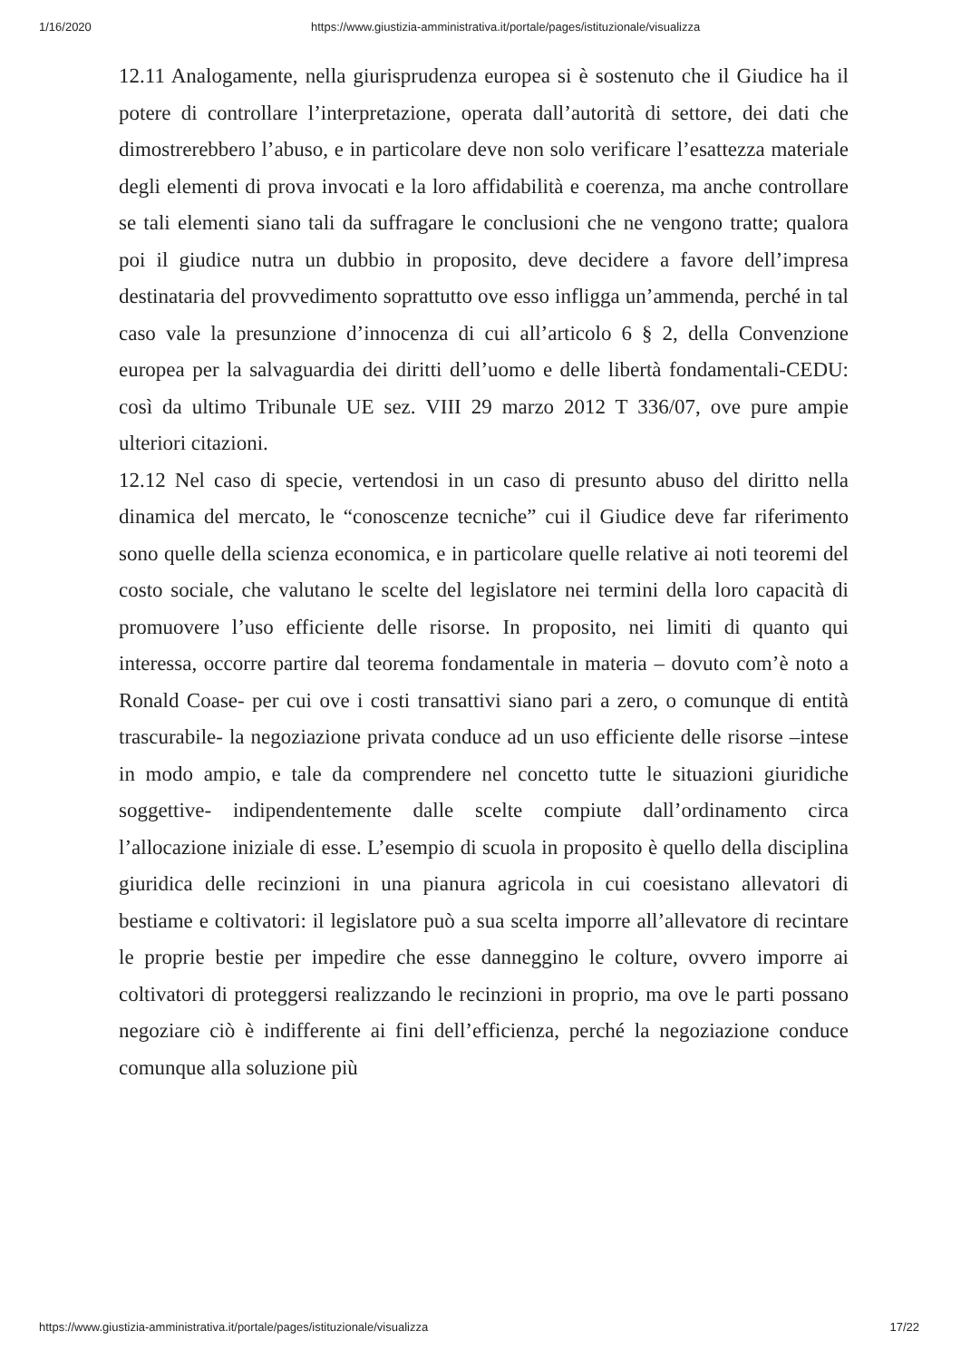1/16/2020 https://www.giustizia-amministrativa.it/portale/pages/istituzionale/visualizza
12.11 Analogamente, nella giurisprudenza europea si è sostenuto che il Giudice ha il potere di controllare l’interpretazione, operata dall’autorità di settore, dei dati che dimostrerebbero l’abuso, e in particolare deve non solo verificare l’esattezza materiale degli elementi di prova invocati e la loro affidabilità e coerenza, ma anche controllare se tali elementi siano tali da suffragare le conclusioni che ne vengono tratte; qualora poi il giudice nutra un dubbio in proposito, deve decidere a favore dell’impresa destinataria del provvedimento soprattutto ove esso infligga un’ammenda, perché in tal caso vale la presunzione d’innocenza di cui all’articolo 6 § 2, della Convenzione europea per la salvaguardia dei diritti dell’uomo e delle libertà fondamentali-CEDU: così da ultimo Tribunale UE sez. VIII 29 marzo 2012 T 336/07, ove pure ampie ulteriori citazioni.
12.12 Nel caso di specie, vertendosi in un caso di presunto abuso del diritto nella dinamica del mercato, le “conoscenze tecniche” cui il Giudice deve far riferimento sono quelle della scienza economica, e in particolare quelle relative ai noti teoremi del costo sociale, che valutano le scelte del legislatore nei termini della loro capacità di promuovere l’uso efficiente delle risorse. In proposito, nei limiti di quanto qui interessa, occorre partire dal teorema fondamentale in materia – dovuto com’è noto a Ronald Coase- per cui ove i costi transattivi siano pari a zero, o comunque di entità trascurabile- la negoziazione privata conduce ad un uso efficiente delle risorse –intese in modo ampio, e tale da comprendere nel concetto tutte le situazioni giuridiche soggettive- indipendentemente dalle scelte compiute dall’ordinamento circa l’allocazione iniziale di esse. L’esempio di scuola in proposito è quello della disciplina giuridica delle recinzioni in una pianura agricola in cui coesistano allevatori di bestiame e coltivatori: il legislatore può a sua scelta imporre all’allevatore di recintare le proprie bestie per impedire che esse danneggino le colture, ovvero imporre ai coltivatori di proteggersi realizzando le recinzioni in proprio, ma ove le parti possano negoziare ciò è indifferente ai fini dell’efficienza, perché la negoziazione conduce comunque alla soluzione più
https://www.giustizia-amministrativa.it/portale/pages/istituzionale/visualizza 17/22